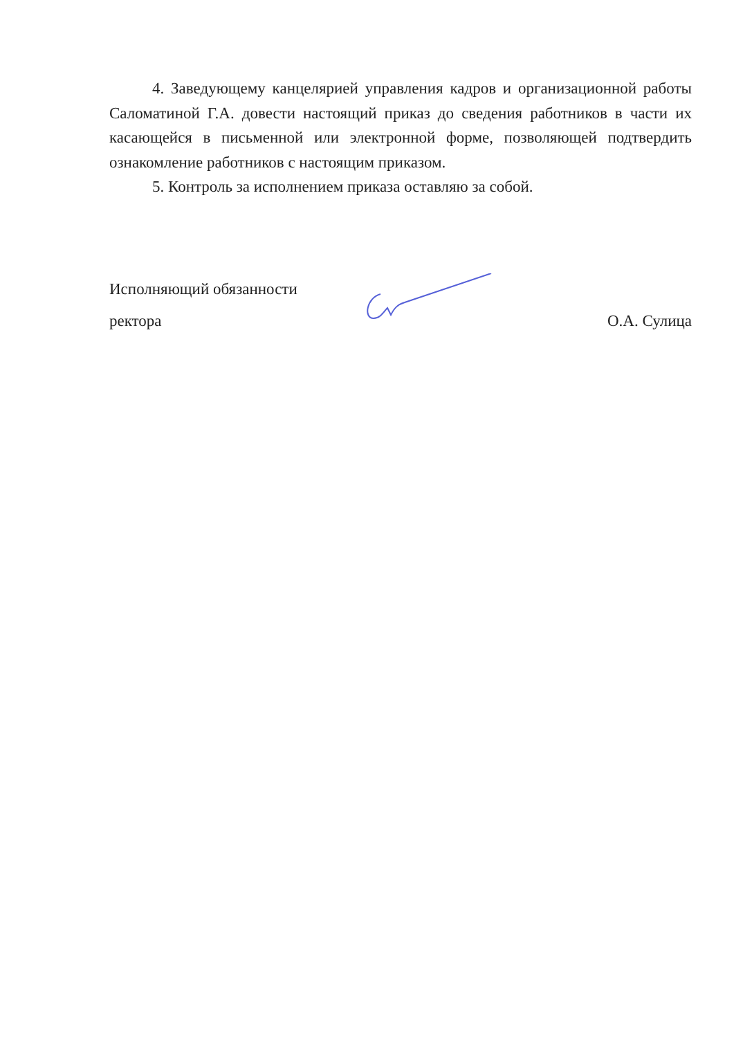4. Заведующему канцелярией управления кадров и организационной работы Саломатиной Г.А. довести настоящий приказ до сведения работников в части их касающейся в письменной или электронной форме, позволяющей подтвердить ознакомление работников с настоящим приказом.
5. Контроль за исполнением приказа оставляю за собой.
Исполняющий обязанности
ректора О.А. Сулица